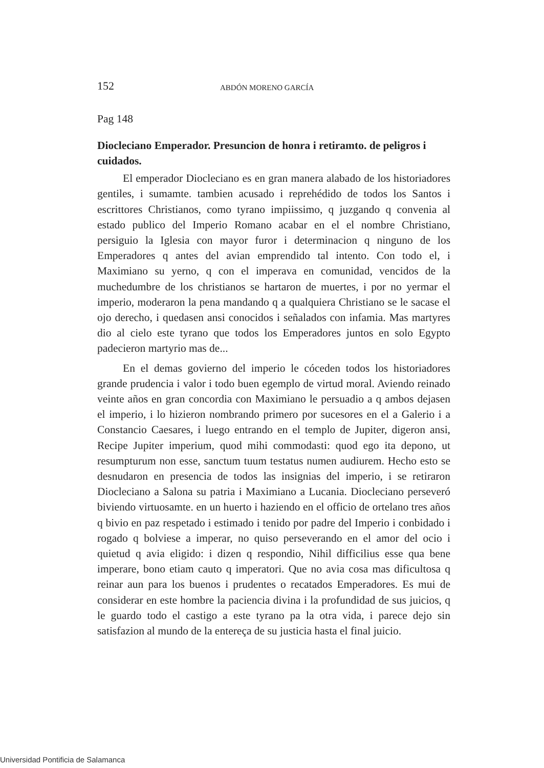152 ABDÓN MORENO GARCÍA
Pag 148
Diocleciano Emperador. Presuncion de honra i retiramto. de peligros i cuidados.
El emperador Diocleciano es en gran manera alabado de los historiadores gentiles, i sumamte. tambien acusado i reprehédido de todos los Santos i escrittores Christianos, como tyrano impiissimo, q juzgando q convenia al estado publico del Imperio Romano acabar en el el nombre Christiano, persiguio la Iglesia con mayor furor i determinacion q ninguno de los Emperadores q antes del avian emprendido tal intento. Con todo el, i Maximiano su yerno, q con el imperava en comunidad, vencidos de la muchedumbre de los christianos se hartaron de muertes, i por no yermar el imperio, moderaron la pena mandando q a qualquiera Christiano se le sacase el ojo derecho, i quedasen ansi conocidos i señalados con infamia. Mas martyres dio al cielo este tyrano que todos los Emperadores juntos en solo Egypto padecieron martyrio mas de...
En el demas govierno del imperio le cóceden todos los historiadores grande prudencia i valor i todo buen egemplo de virtud moral. Aviendo reinado veinte años en gran concordia con Maximiano le persuadio a q ambos dejasen el imperio, i lo hizieron nombrando primero por sucesores en el a Galerio i a Constancio Caesares, i luego entrando en el templo de Jupiter, digeron ansi, Recipe Jupiter imperium, quod mihi commodasti: quod ego ita depono, ut resumpturum non esse, sanctum tuum testatus numen audiurem. Hecho esto se desnudaron en presencia de todos las insignias del imperio, i se retiraron Diocleciano a Salona su patria i Maximiano a Lucania. Diocleciano perseveró biviendo virtuosamte. en un huerto i haziendo en el officio de ortelano tres años q bivio en paz respetado i estimado i tenido por padre del Imperio i conbidado i rogado q bolviese a imperar, no quiso perseverando en el amor del ocio i quietud q avia eligido: i dizen q respondio, Nihil difficilius esse qua bene imperare, bono etiam cauto q imperatori. Que no avia cosa mas dificultosa q reinar aun para los buenos i prudentes o recatados Emperadores. Es mui de considerar en este hombre la paciencia divina i la profundidad de sus juicios, q le guardo todo el castigo a este tyrano pa la otra vida, i parece dejo sin satisfazion al mundo de la entereça de su justicia hasta el final juicio.
Universidad Pontificia de Salamanca